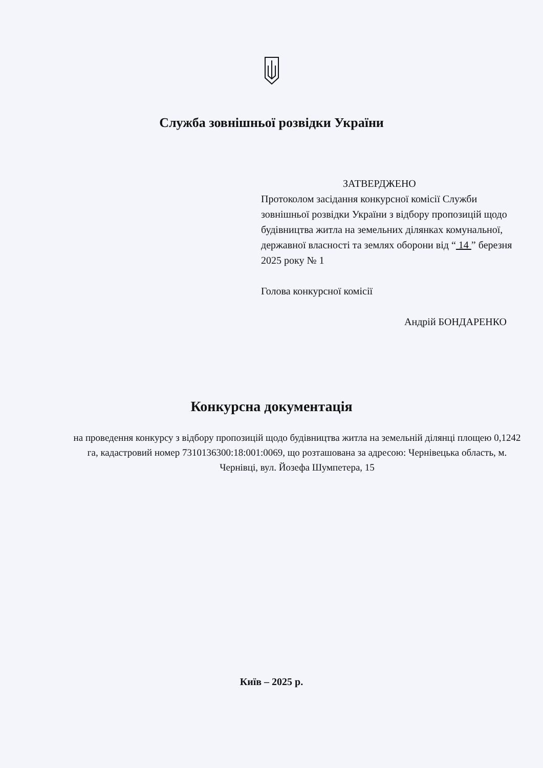Служба зовнішньої розвідки України
ЗАТВЕРДЖЕНО
Протоколом засідання конкурсної комісії Служби зовнішньої розвідки України з відбору пропозицій щодо будівництва житла на земельних ділянках комунальної, державної власності та землях оборони від “ 14 ” березня 2025 року № 1
Голова конкурсної комісії
Андрій БОНДАРЕНКО
Конкурсна документація
на проведення конкурсу з відбору пропозицій щодо будівництва житла на земельній ділянці площею 0,1242 га, кадастровий номер 7310136300:18:001:0069, що розташована за адресою: Чернівецька область, м. Чернівці, вул. Йозефа Шумпетера, 15
Київ – 2025 р.